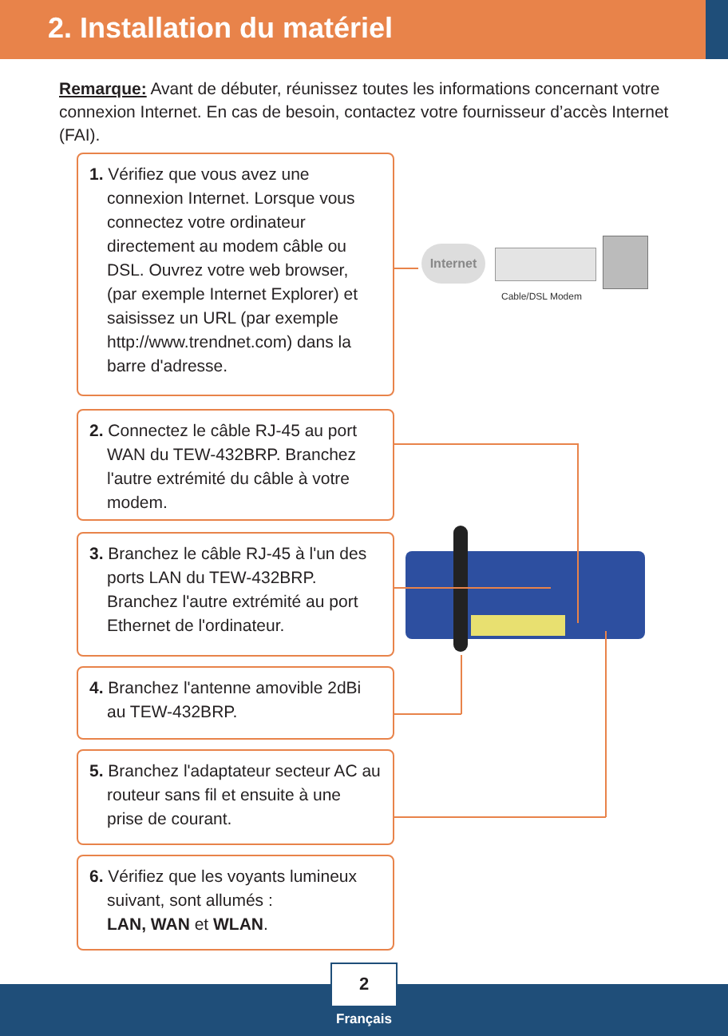2. Installation du matériel
Remarque: Avant de débuter, réunissez toutes les informations concernant votre connexion Internet. En cas de besoin, contactez votre fournisseur d’accès Internet (FAI).
1. Vérifiez que vous avez une connexion Internet. Lorsque vous connectez votre ordinateur directement au modem câble ou DSL. Ouvrez votre web browser, (par exemple Internet Explorer) et saisissez un URL (par exemple http://www.trendnet.com) dans la barre d'adresse.
2. Connectez le câble RJ-45 au port WAN du TEW-432BRP. Branchez l'autre extrémité du câble à votre modem.
3. Branchez le câble RJ-45 à l'un des ports LAN du TEW-432BRP. Branchez l'autre extrémité au port Ethernet de l'ordinateur.
4. Branchez l'antenne amovible 2dBi au TEW-432BRP.
5. Branchez l'adaptateur secteur AC au routeur sans fil et ensuite à une prise de courant.
6. Vérifiez que les voyants lumineux suivant, sont allumés :
LAN, WAN et WLAN.
Internet
Cable/DSL Modem
2
Français